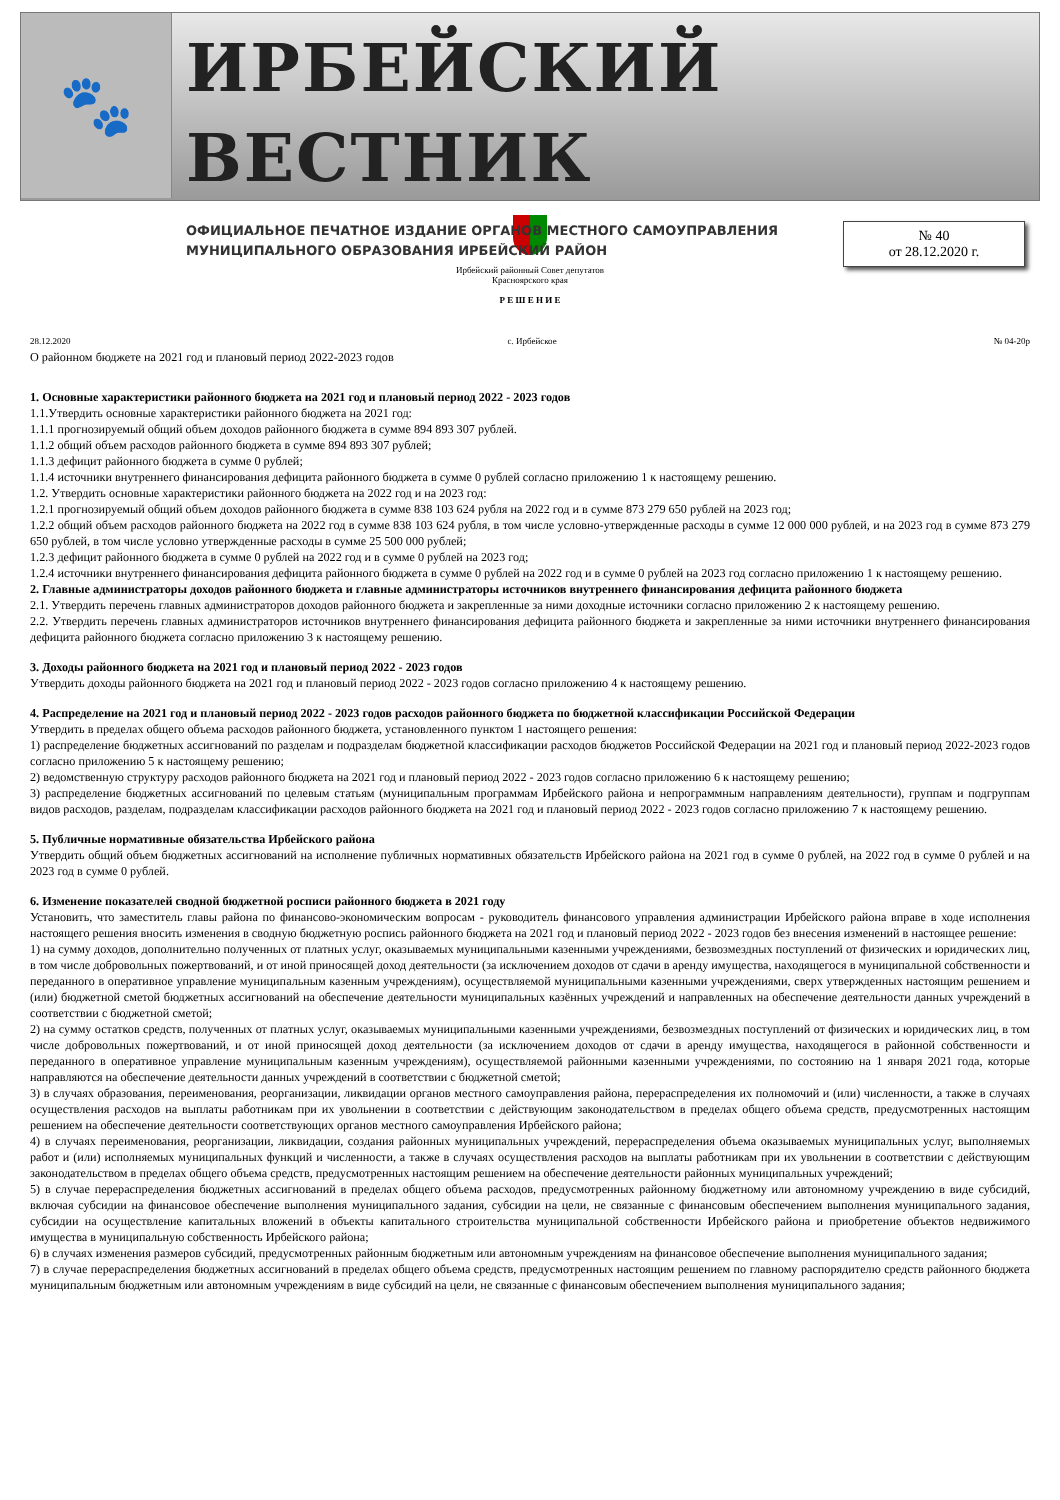🐾
ИРБЕЙСКИЙ ВЕСТНИК
ОФИЦИАЛЬНОЕ ПЕЧАТНОЕ ИЗДАНИЕ ОРГАНОВ МЕСТНОГО САМОУПРАВЛЕНИЯ
МУНИЦИПАЛЬНОГО ОБРАЗОВАНИЯ ИРБЕЙСКИЙ РАЙОН
№ 40
от 28.12.2020 г.
Ирбейский районный Совет депутатов
Красноярского края
Р Е Ш Е Н И Е
28.12.2020 с. Ирбейское № 04-20р
О районном бюджете на 2021 год и плановый период 2022-2023 годов
1. Основные характеристики районного бюджета на 2021 год и плановый период 2022 - 2023 годов
1.1.Утвердить основные характеристики районного бюджета на 2021 год:
1.1.1 прогнозируемый общий объем доходов районного бюджета в сумме 894 893 307 рублей.
1.1.2 общий объем расходов районного бюджета в сумме 894 893 307 рублей;
1.1.3 дефицит районного бюджета в сумме 0 рублей;
1.1.4 источники внутреннего финансирования дефицита районного бюджета в сумме 0 рублей согласно приложению 1 к настоящему решению.
1.2. Утвердить основные характеристики районного бюджета на 2022 год и на 2023 год:
1.2.1 прогнозируемый общий объем доходов районного бюджета в сумме 838 103 624 рубля на 2022 год и в сумме 873 279 650 рублей на 2023 год;
1.2.2 общий объем расходов районного бюджета на 2022 год в сумме 838 103 624 рубля, в том числе условно-утвержденные расходы в сумме 12 000 000 рублей, и на 2023 год в сумме 873 279 650 рублей, в том числе условно утвержденные расходы в сумме 25 500 000 рублей;
1.2.3 дефицит районного бюджета в сумме 0 рублей на 2022 год и в сумме 0 рублей на 2023 год;
1.2.4 источники внутреннего финансирования дефицита районного бюджета в сумме 0 рублей на 2022 год и в сумме 0 рублей на 2023 год согласно приложению 1 к настоящему решению.
2. Главные администраторы доходов районного бюджета и главные администраторы источников внутреннего финансирования дефицита районного бюджета
2.1. Утвердить перечень главных администраторов доходов районного бюджета и закрепленные за ними доходные источники согласно приложению 2 к настоящему решению.
2.2. Утвердить перечень главных администраторов источников внутреннего финансирования дефицита районного бюджета и закрепленные за ними источники внутреннего финансирования дефицита районного бюджета согласно приложению 3 к настоящему решению.
3. Доходы районного бюджета на 2021 год и плановый период 2022 - 2023 годов
Утвердить доходы районного бюджета на 2021 год и плановый период 2022 - 2023 годов согласно приложению 4 к настоящему решению.
4. Распределение на 2021 год и плановый период 2022 - 2023 годов расходов районного бюджета по бюджетной классификации Российской Федерации
Утвердить в пределах общего объема расходов районного бюджета, установленного пунктом 1 настоящего решения:
1) распределение бюджетных ассигнований по разделам и подразделам бюджетной классификации расходов бюджетов Российской Федерации на 2021 год и плановый период 2022-2023 годов согласно приложению 5 к настоящему решению;
2) ведомственную структуру расходов районного бюджета на 2021 год и плановый период 2022 - 2023 годов согласно приложению 6 к настоящему решению;
3) распределение бюджетных ассигнований по целевым статьям (муниципальным программам Ирбейского района и непрограммным направлениям деятельности), группам и подгруппам видов расходов, разделам, подразделам классификации расходов районного бюджета на 2021 год и плановый период 2022 - 2023 годов согласно приложению 7 к настоящему решению.
5. Публичные нормативные обязательства Ирбейского района
Утвердить общий объем бюджетных ассигнований на исполнение публичных нормативных обязательств Ирбейского района на 2021 год в сумме 0 рублей, на 2022 год в сумме 0 рублей и на 2023 год в сумме 0 рублей.
6. Изменение показателей сводной бюджетной росписи районного бюджета в 2021 году
Установить, что заместитель главы района по финансово-экономическим вопросам - руководитель финансового управления администрации Ирбейского района вправе в ходе исполнения настоящего решения вносить изменения в сводную бюджетную роспись районного бюджета на 2021 год и плановый период 2022 - 2023 годов без внесения изменений в настоящее решение:
1) на сумму доходов, дополнительно полученных от платных услуг, оказываемых муниципальными казенными учреждениями, безвозмездных поступлений от физических и юридических лиц, в том числе добровольных пожертвований, и от иной приносящей доход деятельности (за исключением доходов от сдачи в аренду имущества, находящегося в муниципальной собственности и переданного в оперативное управление муниципальным казенным учреждениям), осуществляемой муниципальными казенными учреждениями, сверх утвержденных настоящим решением и (или) бюджетной сметой бюджетных ассигнований на обеспечение деятельности муниципальных казённых учреждений и направленных на обеспечение деятельности данных учреждений в соответствии с бюджетной сметой;
2) на сумму остатков средств, полученных от платных услуг, оказываемых муниципальными казенными учреждениями, безвозмездных поступлений от физических и юридических лиц, в том числе добровольных пожертвований, и от иной приносящей доход деятельности (за исключением доходов от сдачи в аренду имущества, находящегося в районной собственности и переданного в оперативное управление муниципальным казенным учреждениям), осуществляемой районными казенными учреждениями, по состоянию на 1 января 2021 года, которые направляются на обеспечение деятельности данных учреждений в соответствии с бюджетной сметой;
3) в случаях образования, переименования, реорганизации, ликвидации органов местного самоуправления района, перераспределения их полномочий и (или) численности, а также в случаях осуществления расходов на выплаты работникам при их увольнении в соответствии с действующим законодательством в пределах общего объема средств, предусмотренных настоящим решением на обеспечение деятельности соответствующих органов местного самоуправления Ирбейского района;
4) в случаях переименования, реорганизации, ликвидации, создания районных муниципальных учреждений, перераспределения объема оказываемых муниципальных услуг, выполняемых работ и (или) исполняемых муниципальных функций и численности, а также в случаях осуществления расходов на выплаты работникам при их увольнении в соответствии с действующим законодательством в пределах общего объема средств, предусмотренных настоящим решением на обеспечение деятельности районных муниципальных учреждений;
5) в случае перераспределения бюджетных ассигнований в пределах общего объема расходов, предусмотренных районному бюджетному или автономному учреждению в виде субсидий, включая субсидии на финансовое обеспечение выполнения муниципального задания, субсидии на цели, не связанные с финансовым обеспечением выполнения муниципального задания, субсидии на осуществление капитальных вложений в объекты капитального строительства муниципальной собственности Ирбейского района и приобретение объектов недвижимого имущества в муниципальную собственность Ирбейского района;
6) в случаях изменения размеров субсидий, предусмотренных районным бюджетным или автономным учреждениям на финансовое обеспечение выполнения муниципального задания;
7) в случае перераспределения бюджетных ассигнований в пределах общего объема средств, предусмотренных настоящим решением по главному распорядителю средств районного бюджета муниципальным бюджетным или автономным учреждениям в виде субсидий на цели, не связанные с финансовым обеспечением выполнения муниципального задания;